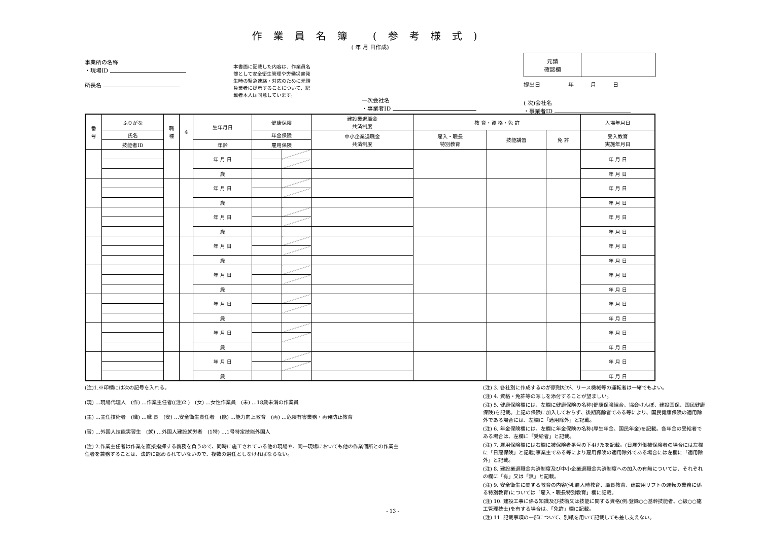作業員名簿 (参考様式)
( 年 月 日作成)
事業所の名称
・現場ID
所長名
本書面に記載した内容は、作業員名簿として安全衛生管理や労働災害発生時の緊急連絡・対応のために元請負業者に提示することについて、記載者本人は同意しています。
一次会社名
・事業者ID
| 元請 確認欄 | |
提出日　　　　　年　　　月　　　日
( 次)会社名
・事業者ID
| 番 号 | ふりがな | 職 種 | ※ | 生年月日 | 健康保険 | | 建設業退職金 共済制度 | 教 育・資 格・免 許 | | | 入場年月日 |
| --- | --- | --- | --- | --- | --- | --- | --- | --- | --- | --- | --- |
| | 氏名 | | | | 年金保険 | | 中小企業退職金 共済制度 | 雇入・職長 特別教育 | 技能講習 | 免 許 | 受入教育 実施年月日 |
| | 技能者ID | | | 年齢 | 雇用保険 | | | | | | |
| | | | | 年 月 日 | | | | | | | 年 月 日 |
| | | | | 歳 | | | | | | | 年 月 日 |
| | | | | 年 月 日 | | | | | | | 年 月 日 |
| | | | | 歳 | | | | | | | 年 月 日 |
| | | | | 年 月 日 | | | | | | | 年 月 日 |
| | | | | 歳 | | | | | | | 年 月 日 |
| | | | | 年 月 日 | | | | | | | 年 月 日 |
| | | | | 歳 | | | | | | | 年 月 日 |
| | | | | 年 月 日 | | | | | | | 年 月 日 |
| | | | | 歳 | | | | | | | 年 月 日 |
| | | | | 年 月 日 | | | | | | | 年 月 日 |
| | | | | 歳 | | | | | | | 年 月 日 |
| | | | | 年 月 日 | | | | | | | 年 月 日 |
| | | | | 歳 | | | | | | | 年 月 日 |
| | | | | 年 月 日 | | | | | | | 年 月 日 |
| | | | | 歳 | | | | | | | 年 月 日 |
(注)1.※印欄には次の記号を入れる。
(現) …現場代理人　(作) …作業主任者((注)2.)　(女) …女性作業員　(未) …18歳未満の作業員
(主) …主任技術者　(職) …職 長　(安) …安全衛生責任者　(能) …能力向上教育　(再) …危険有害業務・再発防止教育
(習) …外国人技能実習生　(就) …外国人建設就労者　(1特) …1号特定技能外国人
(注) 2.作業主任者は作業を直接指揮する義務を負うので、同時に施工されている他の現場や、同一現場においても他の作業個所との作業主任者を兼務することは、法的に認められていないので、複数の選任としなければならない。
- 13 -
(注) 3. 各社別に作成するのが原則だが、リース機械等の運転者は一緒でもよい。
(注) 4. 資格・免許等の写しを添付することが望ましい。
(注) 5. 健康保険欄には、左欄に健康保険の名称(健康保険組合、協会けんぽ、建設国保、国民健康保険)を記載。上記の保険に加入しておらず、後期高齢者である等により、国民健康保険の適用除外である場合には、左欄に「適用除外」と記載。
(注) 6. 年金保険欄には、左欄に年金保険の名称(厚生年金、国民年金)を記載。各年金の受給者である場合は、左欄に「受給者」と記載。
(注) 7. 雇用保険欄には右欄に被保険者番号の下4けたを記載。(日雇労働被保険者の場合には左欄に「日雇保険」と記載)事業主である等により雇用保険の適用除外である場合には左欄に「適用除外」と記載。
(注) 8. 建設業退職金共済制度及び中小企業退職金共済制度への加入の有無については、それぞれの欄に「有」又は「無」と記載。
(注) 9. 安全衛生に関する教育の内容(例:雇入時教育、職長教育、建設用リフトの運転の業務に係る特別教育)については「雇入・職長特別教育」欄に記載。
(注) 10. 建設工事に係る知識及び技術又は技能に関する資格(例:登録○○基幹技能者、○級○○施工管理技士)を有する場合は、「免許」欄に記載。
(注) 11. 記載事項の一部について、別紙を用いて記載しても差し支えない。